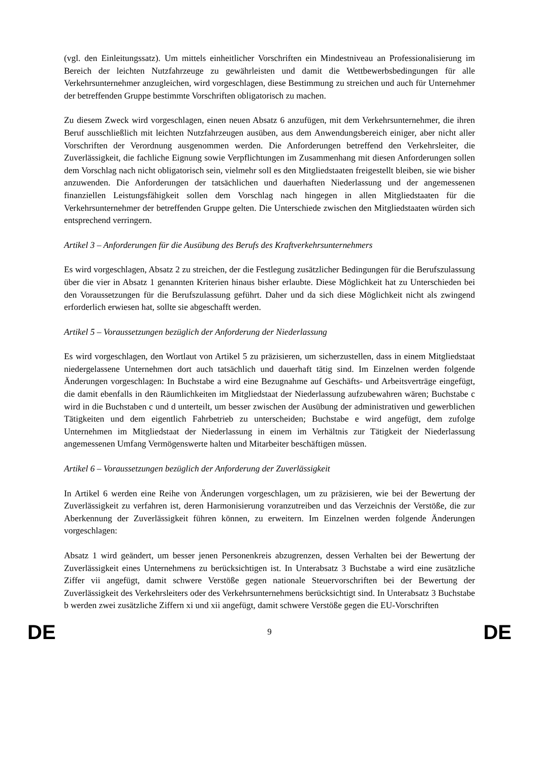(vgl. den Einleitungssatz). Um mittels einheitlicher Vorschriften ein Mindestniveau an Professionalisierung im Bereich der leichten Nutzfahrzeuge zu gewährleisten und damit die Wettbewerbsbedingungen für alle Verkehrsunternehmer anzugleichen, wird vorgeschlagen, diese Bestimmung zu streichen und auch für Unternehmer der betreffenden Gruppe bestimmte Vorschriften obligatorisch zu machen.
Zu diesem Zweck wird vorgeschlagen, einen neuen Absatz 6 anzufügen, mit dem Verkehrsunternehmer, die ihren Beruf ausschließlich mit leichten Nutzfahrzeugen ausüben, aus dem Anwendungsbereich einiger, aber nicht aller Vorschriften der Verordnung ausgenommen werden. Die Anforderungen betreffend den Verkehrsleiter, die Zuverlässigkeit, die fachliche Eignung sowie Verpflichtungen im Zusammenhang mit diesen Anforderungen sollen dem Vorschlag nach nicht obligatorisch sein, vielmehr soll es den Mitgliedstaaten freigestellt bleiben, sie wie bisher anzuwenden. Die Anforderungen der tatsächlichen und dauerhaften Niederlassung und der angemessenen finanziellen Leistungsfähigkeit sollen dem Vorschlag nach hingegen in allen Mitgliedstaaten für die Verkehrsunternehmer der betreffenden Gruppe gelten. Die Unterschiede zwischen den Mitgliedstaaten würden sich entsprechend verringern.
Artikel 3 – Anforderungen für die Ausübung des Berufs des Kraftverkehrsunternehmers
Es wird vorgeschlagen, Absatz 2 zu streichen, der die Festlegung zusätzlicher Bedingungen für die Berufszulassung über die vier in Absatz 1 genannten Kriterien hinaus bisher erlaubte. Diese Möglichkeit hat zu Unterschieden bei den Voraussetzungen für die Berufszulassung geführt. Daher und da sich diese Möglichkeit nicht als zwingend erforderlich erwiesen hat, sollte sie abgeschafft werden.
Artikel 5 – Voraussetzungen bezüglich der Anforderung der Niederlassung
Es wird vorgeschlagen, den Wortlaut von Artikel 5 zu präzisieren, um sicherzustellen, dass in einem Mitgliedstaat niedergelassene Unternehmen dort auch tatsächlich und dauerhaft tätig sind. Im Einzelnen werden folgende Änderungen vorgeschlagen: In Buchstabe a wird eine Bezugnahme auf Geschäfts- und Arbeitsverträge eingefügt, die damit ebenfalls in den Räumlichkeiten im Mitgliedstaat der Niederlassung aufzubewahren wären; Buchstabe c wird in die Buchstaben c und d unterteilt, um besser zwischen der Ausübung der administrativen und gewerblichen Tätigkeiten und dem eigentlich Fahrbetrieb zu unterscheiden; Buchstabe e wird angefügt, dem zufolge Unternehmen im Mitgliedstaat der Niederlassung in einem im Verhältnis zur Tätigkeit der Niederlassung angemessenen Umfang Vermögenswerte halten und Mitarbeiter beschäftigen müssen.
Artikel 6 – Voraussetzungen bezüglich der Anforderung der Zuverlässigkeit
In Artikel 6 werden eine Reihe von Änderungen vorgeschlagen, um zu präzisieren, wie bei der Bewertung der Zuverlässigkeit zu verfahren ist, deren Harmonisierung voranzutreiben und das Verzeichnis der Verstöße, die zur Aberkennung der Zuverlässigkeit führen können, zu erweitern. Im Einzelnen werden folgende Änderungen vorgeschlagen:
Absatz 1 wird geändert, um besser jenen Personenkreis abzugrenzen, dessen Verhalten bei der Bewertung der Zuverlässigkeit eines Unternehmens zu berücksichtigen ist. In Unterabsatz 3 Buchstabe a wird eine zusätzliche Ziffer vii angefügt, damit schwere Verstöße gegen nationale Steuervorschriften bei der Bewertung der Zuverlässigkeit des Verkehrsleiters oder des Verkehrsunternehmens berücksichtigt sind. In Unterabsatz 3 Buchstabe b werden zwei zusätzliche Ziffern xi und xii angefügt, damit schwere Verstöße gegen die EU-Vorschriften
DE 9 DE